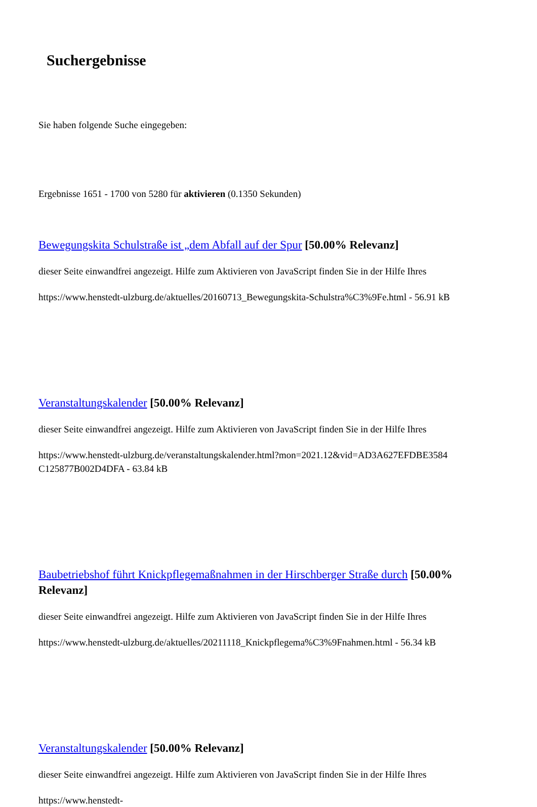Suchergebnisse
Sie haben folgende Suche eingegeben:
Ergebnisse 1651 - 1700 von 5280 für aktivieren (0.1350 Sekunden)
Bewegungskita Schulstraße ist „dem Abfall auf der Spur [50.00% Relevanz]
dieser Seite einwandfrei angezeigt. Hilfe zum Aktivieren von JavaScript finden Sie in der Hilfe Ihres
https://www.henstedt-ulzburg.de/aktuelles/20160713_Bewegungskita-Schulstra%C3%9Fe.html - 56.91 kB
Veranstaltungskalender [50.00% Relevanz]
dieser Seite einwandfrei angezeigt. Hilfe zum Aktivieren von JavaScript finden Sie in der Hilfe Ihres
https://www.henstedt-ulzburg.de/veranstaltungskalender.html?mon=2021.12&vid=AD3A627EFDBE3584 C125877B002D4DFA - 63.84 kB
Baubetriebshof führt Knickpflegemaßnahmen in der Hirschberger Straße durch [50.00% Relevanz]
dieser Seite einwandfrei angezeigt. Hilfe zum Aktivieren von JavaScript finden Sie in der Hilfe Ihres
https://www.henstedt-ulzburg.de/aktuelles/20211118_Knickpflegema%C3%9Fnahmen.html - 56.34 kB
Veranstaltungskalender [50.00% Relevanz]
dieser Seite einwandfrei angezeigt. Hilfe zum Aktivieren von JavaScript finden Sie in der Hilfe Ihres
https://www.henstedt-